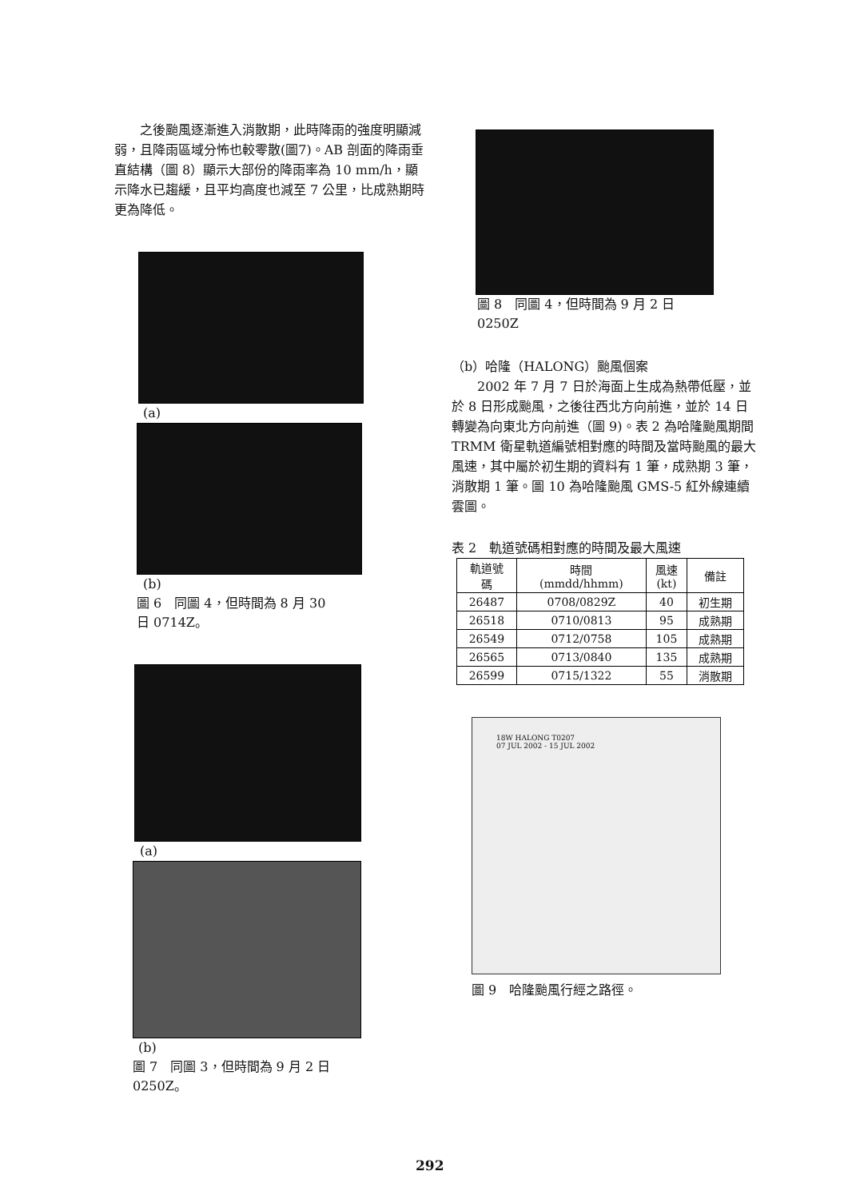之後颱風逐漸進入消散期，此時降雨的強度明顯減弱，且降雨區域分怖也較零散(圖7)。AB 剖面的降雨垂直結構（圖 8）顯示大部份的降雨率為 10 mm/h，顯示降水已趨緩，且平均高度也減至 7 公里，比成熟期時更為降低。
(a)
(b)
圖 6　同圖 4，但時間為 8 月 30
日 0714Z。
(a)
(b)
圖 7　同圖 3，但時間為 9 月 2 日
0250Z。
圖 8　同圖 4，但時間為 9 月 2 日
0250Z
（b）哈隆（HALONG）颱風個案
2002 年 7 月 7 日於海面上生成為熱帶低壓，並於 8 日形成颱風，之後往西北方向前進，並於 14 日轉變為向東北方向前進（圖 9)。表 2 為哈隆颱風期間 TRMM 衛星軌道編號相對應的時間及當時颱風的最大風速，其中屬於初生期的資料有 1 筆，成熟期 3 筆，消散期 1 筆。圖 10 為哈隆颱風 GMS-5 紅外線連續雲圖。
表 2　軌道號碼相對應的時間及最大風速
| 軌道號 碼 | 時間 (mmdd/hhmm) | 風速 (kt) | 備註 |
| --- | --- | --- | --- |
| 26487 | 0708/0829Z | 40 | 初生期 |
| 26518 | 0710/0813 | 95 | 成熟期 |
| 26549 | 0712/0758 | 105 | 成熟期 |
| 26565 | 0713/0840 | 135 | 成熟期 |
| 26599 | 0715/1322 | 55 | 消散期 |
18W HALONG T0207
07 JUL 2002 - 15 JUL 2002
圖 9　哈隆颱風行經之路徑。
292